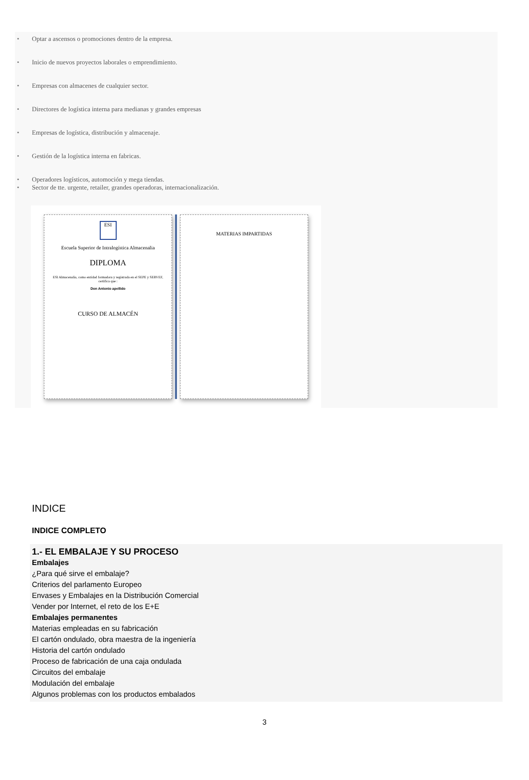• Optar a ascensos o promociones dentro de la empresa.
• Inicio de nuevos proyectos laborales o emprendimiento.
• Empresas con almacenes de cualquier sector.
• Directores de logística interna para medianas y grandes empresas
• Empresas de logística, distribución y almacenaje.
• Gestión de la logística interna en fabricas.
• Operadores logísticos, automoción y mega tiendas.
• Sector de tte. urgente, retailer, grandes operadoras, internacionalización.
ESI
Escuela Superior de Intralogística Almacenalia
DIPLOMA
ESI Almacenalia, como entidad formadora y registrada en el SEPE y SERVEF, certifica que :
Don Antonio apellido
CURSO DE ALMACÉN
MATERIAS IMPARTIDAS
INDICE
INDICE COMPLETO
1.- EL EMBALAJE Y SU PROCESO
Embalajes
¿Para qué sirve el embalaje?
Criterios del parlamento Europeo
Envases y Embalajes en la Distribución Comercial
Vender por Internet, el reto de los E+E
Embalajes permanentes
Materias empleadas en su fabricación
El cartón ondulado, obra maestra de la ingeniería
Historia del cartón ondulado
Proceso de fabricación de una caja ondulada
Circuitos del embalaje
Modulación del embalaje
Algunos problemas con los productos embalados
3